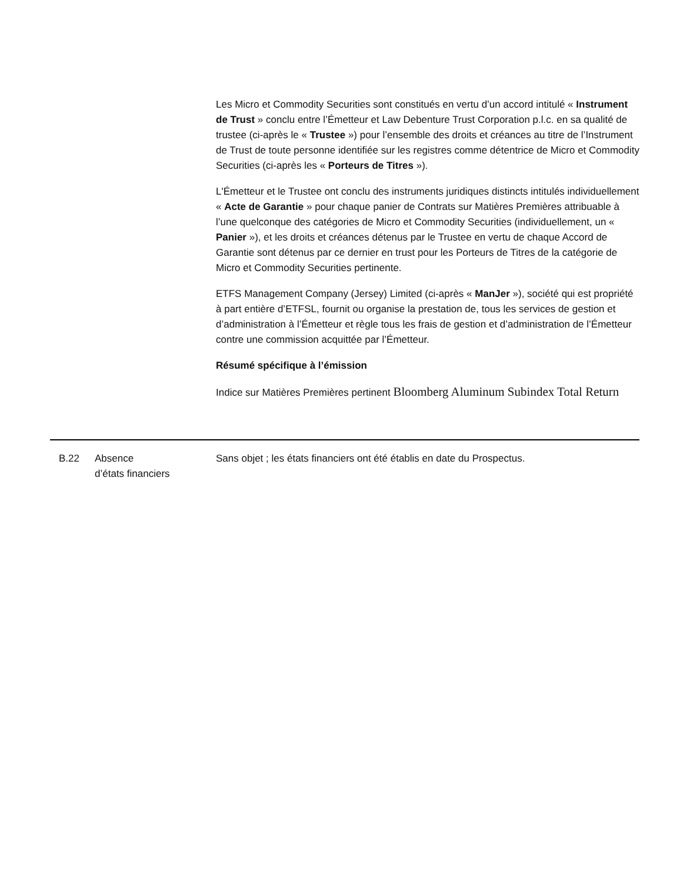Les Micro et Commodity Securities sont constitués en vertu d’un accord intitulé « Instrument de Trust » conclu entre l’Émetteur et Law Debenture Trust Corporation p.l.c. en sa qualité de trustee (ci-après le « Trustee ») pour l’ensemble des droits et créances au titre de l’Instrument de Trust de toute personne identifiée sur les registres comme détentrice de Micro et Commodity Securities (ci-après les « Porteurs de Titres »).
L'Émetteur et le Trustee ont conclu des instruments juridiques distincts intitulés individuellement « Acte de Garantie » pour chaque panier de Contrats sur Matières Premières attribuable à l’une quelconque des catégories de Micro et Commodity Securities (individuellement, un « Panier »), et les droits et créances détenus par le Trustee en vertu de chaque Accord de Garantie sont détenus par ce dernier en trust pour les Porteurs de Titres de la catégorie de Micro et Commodity Securities pertinente.
ETFS Management Company (Jersey) Limited (ci-après « ManJer »), société qui est propriété à part entière d’ETFSL, fournit ou organise la prestation de, tous les services de gestion et d’administration à l’Émetteur et règle tous les frais de gestion et d’administration de l’Émetteur contre une commission acquittée par l’Émetteur.
Résumé spécifique à l’émission
Indice sur Matières Premières pertinent Bloomberg Aluminum Subindex Total Return
B.22 Absence
d’états financiers
Sans objet ; les états financiers ont été établis en date du Prospectus.